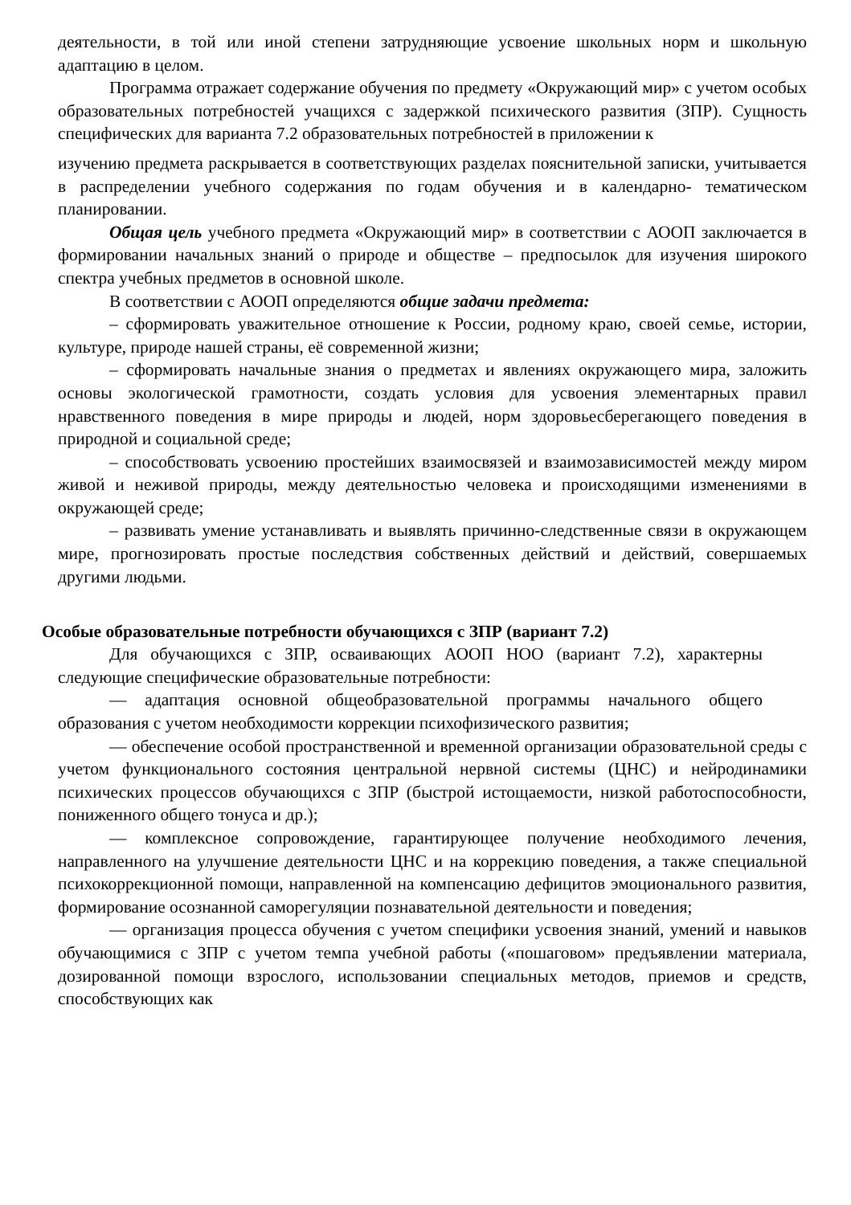деятельности, в той или иной степени затрудняющие усвоение школьных норм и школьную адаптацию в целом.
Программа отражает содержание обучения по предмету «Окружающий мир» с учетом особых образовательных потребностей учащихся с задержкой психического развития (ЗПР). Сущность специфических для варианта 7.2 образовательных потребностей в приложении к
изучению предмета раскрывается в соответствующих разделах пояснительной записки, учитывается в распределении учебного содержания по годам обучения и в календарно- тематическом планировании.
Общая цель учебного предмета «Окружающий мир» в соответствии с АООП заключается в формировании начальных знаний о природе и обществе – предпосылок для изучения широкого спектра учебных предметов в основной школе.
В соответствии с АООП определяются общие задачи предмета:
– сформировать уважительное отношение к России, родному краю, своей семье, истории, культуре, природе нашей страны, её современной жизни;
– сформировать начальные знания о предметах и явлениях окружающего мира, заложить основы экологической грамотности, создать условия для усвоения элементарных правил нравственного поведения в мире природы и людей, норм здоровьесберегающего поведения в природной и социальной среде;
– способствовать усвоению простейших взаимосвязей и взаимозависимостей между миром живой и неживой природы, между деятельностью человека и происходящими изменениями в окружающей среде;
– развивать умение устанавливать и выявлять причинно-следственные связи в окружающем мире, прогнозировать простые последствия собственных действий и действий, совершаемых другими людьми.
Особые образовательные потребности обучающихся с ЗПР (вариант 7.2)
Для обучающихся с ЗПР, осваивающих АООП НОО (вариант 7.2), характерны следующие специфические образовательные потребности:
— адаптация основной общеобразовательной программы начального общего образования с учетом необходимости коррекции психофизического развития;
— обеспечение особой пространственной и временной организации образовательной среды с учетом функционального состояния центральной нервной системы (ЦНС) и нейродинамики психических процессов обучающихся с ЗПР (быстрой истощаемости, низкой работоспособности, пониженного общего тонуса и др.);
— комплексное сопровождение, гарантирующее получение необходимого лечения, направленного на улучшение деятельности ЦНС и на коррекцию поведения, а также специальной психокоррекционной помощи, направленной на компенсацию дефицитов эмоционального развития, формирование осознанной саморегуляции познавательной деятельности и поведения;
— организация процесса обучения с учетом специфики усвоения знаний, умений и навыков обучающимися с ЗПР с учетом темпа учебной работы («пошаговом» предъявлении материала, дозированной помощи взрослого, использовании специальных методов, приемов и средств, способствующих как